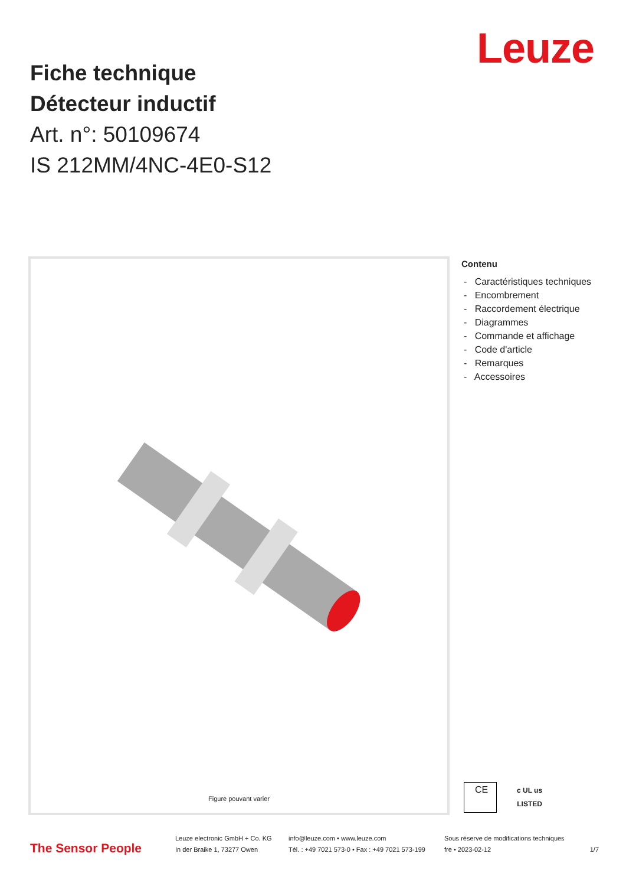Leuze
Fiche technique
Détecteur inductif
Art. n°: 50109674
IS 212MM/4NC-4E0-S12
Figure pouvant varier
Contenu
- Caractéristiques techniques
- Encombrement
- Raccordement électrique
- Diagrammes
- Commande et affichage
- Code d'article
- Remarques
- Accessoires
CE
c UL us
LISTED
The Sensor People
Leuze electronic GmbH + Co. KG
In der Braike 1, 73277 Owen
info@leuze.com • www.leuze.com
Tél. : +49 7021 573-0 • Fax : +49 7021 573-199
Sous réserve de modifications techniques
fre • 2023-02-12
1/7